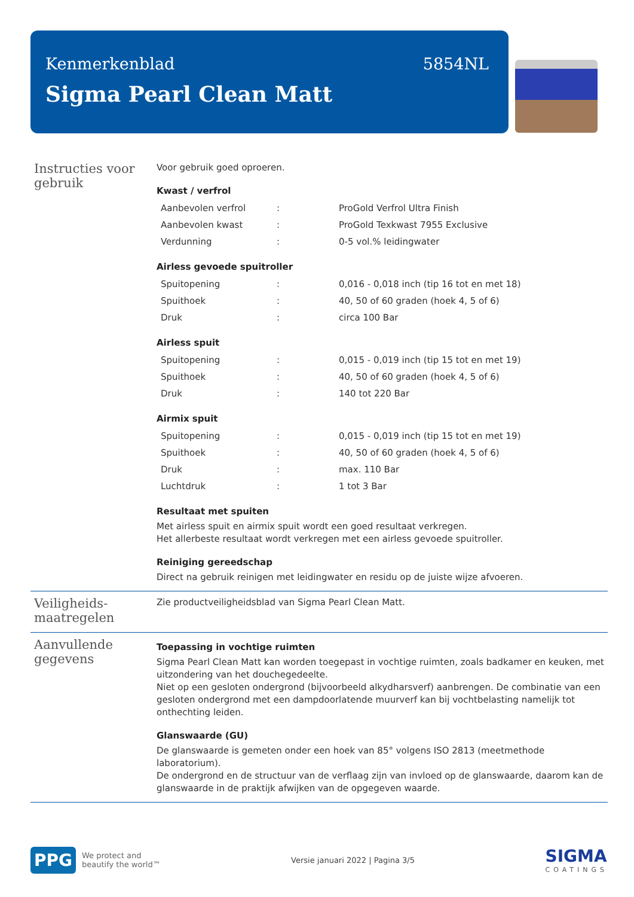Kenmerkenblad 5854NL
Sigma Pearl Clean Matt
Instructies voor gebruik
Voor gebruik goed oproeren.
Kwast / verfrol
| Aanbevolen verfrol | : | ProGold Verfrol Ultra Finish |
| Aanbevolen kwast | : | ProGold Texkwast 7955 Exclusive |
| Verdunning | : | 0-5 vol.% leidingwater |
Airless gevoede spuitroller
| Spuitopening | : | 0,016 - 0,018 inch (tip 16 tot en met 18) |
| Spuithoek | : | 40, 50 of 60 graden (hoek 4, 5 of 6) |
| Druk | : | circa 100 Bar |
Airless spuit
| Spuitopening | : | 0,015 - 0,019 inch (tip 15 tot en met 19) |
| Spuithoek | : | 40, 50 of 60 graden (hoek 4, 5 of 6) |
| Druk | : | 140 tot 220 Bar |
Airmix spuit
| Spuitopening | : | 0,015 - 0,019 inch (tip 15 tot en met 19) |
| Spuithoek | : | 40, 50 of 60 graden (hoek 4, 5 of 6) |
| Druk | : | max. 110 Bar |
| Luchtdruk | : | 1 tot 3 Bar |
Resultaat met spuiten
Met airless spuit en airmix spuit wordt een goed resultaat verkregen.
Het allerbeste resultaat wordt verkregen met een airless gevoede spuitroller.
Reiniging gereedschap
Direct na gebruik reinigen met leidingwater en residu op de juiste wijze afvoeren.
Veiligheids-
maatregelen
Zie productveiligheidsblad van Sigma Pearl Clean Matt.
Aanvullende gegevens
Toepassing in vochtige ruimten
Sigma Pearl Clean Matt kan worden toegepast in vochtige ruimten, zoals badkamer en keuken, met uitzondering van het douchegedeelte.
Niet op een gesloten ondergrond (bijvoorbeeld alkydharsverf) aanbrengen. De combinatie van een gesloten ondergrond met een dampdoorlatende muurverf kan bij vochtbelasting namelijk tot onthechting leiden.
Glanswaarde (GU)
De glanswaarde is gemeten onder een hoek van 85° volgens ISO 2813 (meetmethode laboratorium).
De ondergrond en de structuur van de verflaag zijn van invloed op de glanswaarde, daarom kan de glanswaarde in de praktijk afwijken van de opgegeven waarde.
PPG
We protect and
beautify the world™
Versie januari 2022 | Pagina 3/5
SIGMA
COATINGS